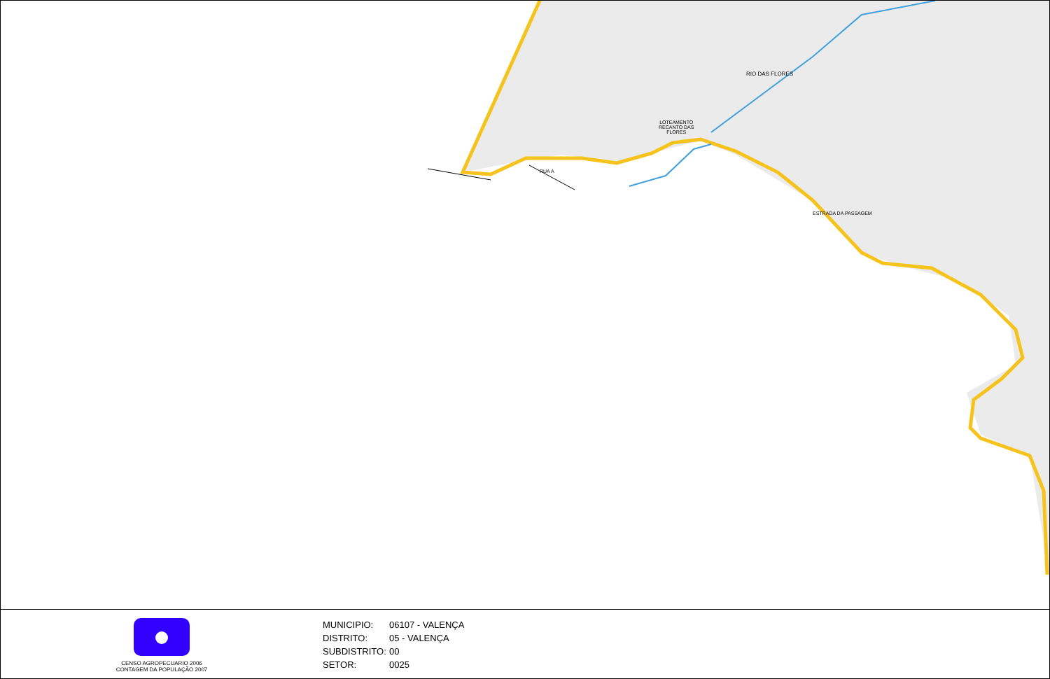LOTEAMENTO
RECANTO DAS
FLORES
RIO DAS FLORES
RUA A
ESTRADA DA PASSAGEM
CENSO AGROPECUARIO 2006
CONTAGEM DA POPULAÇÃO 2007
MUNICIPIO: 06107 - VALENÇA
DISTRITO: 05 - VALENÇA
SUBDISTRITO: 00
SETOR: 0025